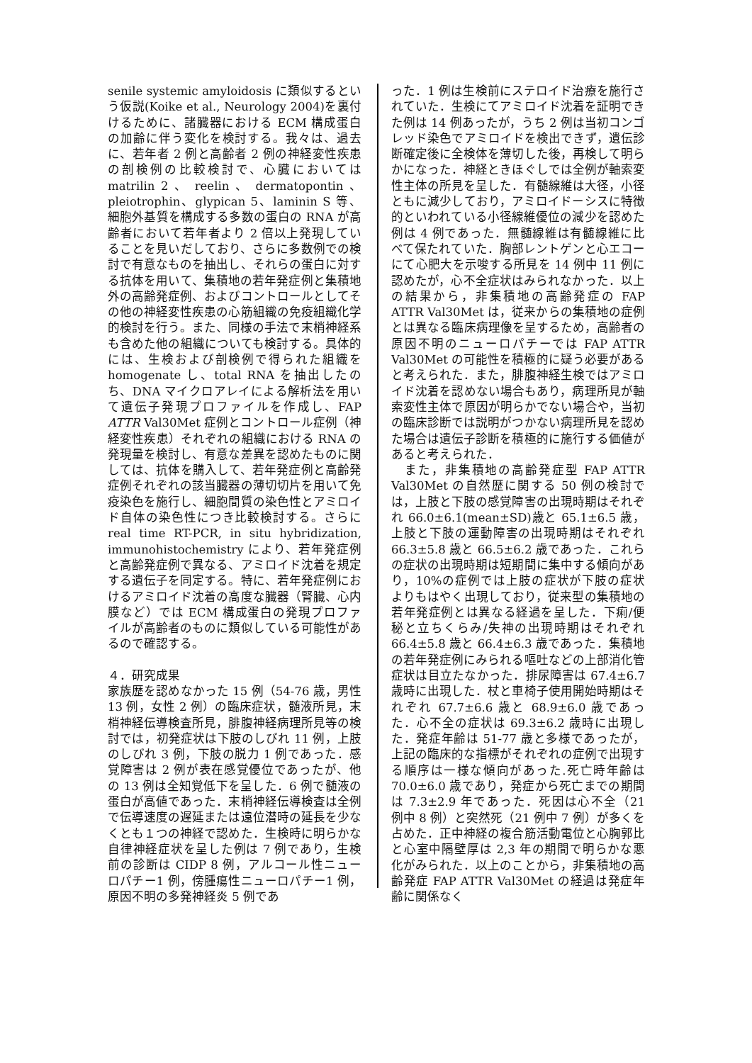senile systemic amyloidosis に類似するという仮説(Koike et al., Neurology 2004)を裏付けるために、諸臓器における ECM 構成蛋白の加齢に伴う変化を検討する。我々は、過去に、若年者 2 例と高齢者 2 例の神経変性疾患の剖検例の比較検討で、心臓においては matrilin 2 、 reelin 、 dermatopontin 、 pleiotrophin、glypican 5、laminin S 等、細胞外基質を構成する多数の蛋白の RNA が高齢者において若年者より 2 倍以上発現していることを見いだしており、さらに多数例での検討で有意なものを抽出し、それらの蛋白に対する抗体を用いて、集積地の若年発症例と集積地外の高齢発症例、およびコントロールとしてその他の神経変性疾患の心筋組織の免疫組織化学的検討を行う。また、同様の手法で末梢神経系も含めた他の組織についても検討する。具体的には、生検および剖検例で得られた組織を homogenate し、total RNA を抽出したのち、DNA マイクロアレイによる解析法を用いて遺伝子発現プロファイルを作成し、FAP ATTR Val30Met 症例とコントロール症例（神経変性疾患）それぞれの組織における RNA の発現量を検討し、有意な差異を認めたものに関しては、抗体を購入して、若年発症例と高齢発症例それぞれの該当臓器の薄切切片を用いて免疫染色を施行し、細胞間質の染色性とアミロイド自体の染色性につき比較検討する。さらに real time RT-PCR, in situ hybridization, immunohistochemistry により、若年発症例と高齢発症例で異なる、アミロイド沈着を規定する遺伝子を同定する。特に、若年発症例におけるアミロイド沈着の高度な臓器（腎臓、心内膜など）では ECM 構成蛋白の発現プロファイルが高齢者のものに類似している可能性があるので確認する。
４．研究成果
家族歴を認めなかった 15 例（54-76 歳，男性 13 例，女性 2 例）の臨床症状，髄液所見，末梢神経伝導検査所見，腓腹神経病理所見等の検討では，初発症状は下肢のしびれ 11 例，上肢のしびれ 3 例，下肢の脱力 1 例であった．感覚障害は 2 例が表在感覚優位であったが、他の 13 例は全知覚低下を呈した．6 例で髄液の蛋白が高値であった．末梢神経伝導検査は全例で伝導速度の遅延または遠位潜時の延長を少なくとも１つの神経で認めた．生検時に明らかな自律神経症状を呈した例は 7 例であり，生検前の診断は CIDP 8 例，アルコール性ニューロパチー1 例，傍腫瘍性ニューロパチー1 例，原因不明の多発神経炎 5 例であ
った．1 例は生検前にステロイド治療を施行されていた．生検にてアミロイド沈着を証明できた例は 14 例あったが，うち 2 例は当初コンゴレッド染色でアミロイドを検出できず，遺伝診断確定後に全検体を薄切した後，再検して明らかになった．神経ときほぐしでは全例が軸索変性主体の所見を呈した．有髄線維は大径，小径ともに減少しており，アミロイドーシスに特徴的といわれている小径線維優位の減少を認めた例は 4 例であった．無髄線維は有髄線維に比べて保たれていた．胸部レントゲンと心エコーにて心肥大を示唆する所見を 14 例中 11 例に認めたが，心不全症状はみられなかった．以上の結果から，非集積地の高齢発症の FAP ATTR Val30Met は，従来からの集積地の症例とは異なる臨床病理像を呈するため，高齢者の原因不明のニューロパチーでは FAP ATTR Val30Met の可能性を積極的に疑う必要があると考えられた．また，腓腹神経生検ではアミロイド沈着を認めない場合もあり，病理所見が軸索変性主体で原因が明らかでない場合や，当初の臨床診断では説明がつかない病理所見を認めた場合は遺伝子診断を積極的に施行する価値があると考えられた．
　また，非集積地の高齢発症型 FAP ATTR Val30Met の自然歴に関する 50 例の検討では，上肢と下肢の感覚障害の出現時期はそれぞれ 66.0±6.1(mean±SD)歳と 65.1±6.5 歳，上肢と下肢の運動障害の出現時期はそれぞれ 66.3±5.8 歳と 66.5±6.2 歳であった．これらの症状の出現時期は短期間に集中する傾向があり，10%の症例では上肢の症状が下肢の症状よりもはやく出現しており，従来型の集積地の若年発症例とは異なる経過を呈した．下痢/便秘と立ちくらみ/失神の出現時期はそれぞれ 66.4±5.8 歳と 66.4±6.3 歳であった．集積地の若年発症例にみられる嘔吐などの上部消化管症状は目立たなかった．排尿障害は 67.4±6.7 歳時に出現した．杖と車椅子使用開始時期はそれぞれ 67.7±6.6 歳と 68.9±6.0 歳であった．心不全の症状は 69.3±6.2 歳時に出現した．発症年齢は 51-77 歳と多様であったが，上記の臨床的な指標がそれぞれの症例で出現する順序は一様な傾向があった.死亡時年齢は 70.0±6.0 歳であり，発症から死亡までの期間は 7.3±2.9 年であった．死因は心不全（21 例中 8 例）と突然死（21 例中 7 例）が多くを占めた．正中神経の複合筋活動電位と心胸郭比と心室中隔壁厚は 2,3 年の期間で明らかな悪化がみられた．以上のことから，非集積地の高齢発症 FAP ATTR Val30Met の経過は発症年齢に関係なく